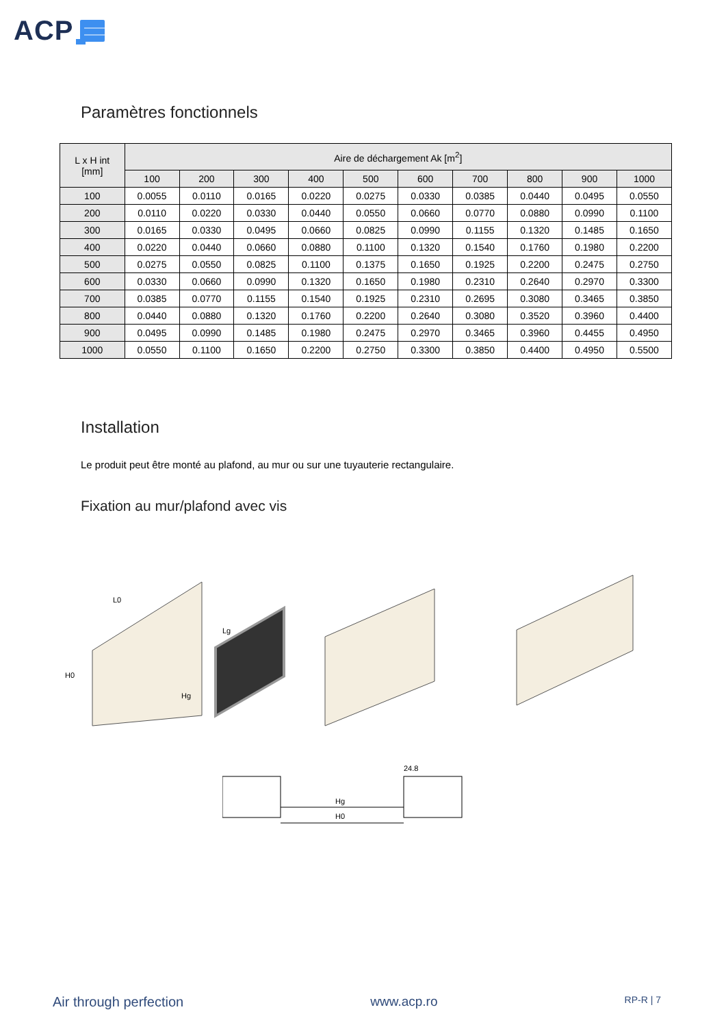ACP
Paramètres fonctionnels
| L x H int [mm] | Aire de déchargement Ak [m<sup>2</sup>] | | | | | | | | | |
| --- | --- | --- | --- | --- | --- | --- | --- | --- | --- | --- |
| | 100 | 200 | 300 | 400 | 500 | 600 | 700 | 800 | 900 | 1000 |
| 100 | 0.0055 | 0.0110 | 0.0165 | 0.0220 | 0.0275 | 0.0330 | 0.0385 | 0.0440 | 0.0495 | 0.0550 |
| 200 | 0.0110 | 0.0220 | 0.0330 | 0.0440 | 0.0550 | 0.0660 | 0.0770 | 0.0880 | 0.0990 | 0.1100 |
| 300 | 0.0165 | 0.0330 | 0.0495 | 0.0660 | 0.0825 | 0.0990 | 0.1155 | 0.1320 | 0.1485 | 0.1650 |
| 400 | 0.0220 | 0.0440 | 0.0660 | 0.0880 | 0.1100 | 0.1320 | 0.1540 | 0.1760 | 0.1980 | 0.2200 |
| 500 | 0.0275 | 0.0550 | 0.0825 | 0.1100 | 0.1375 | 0.1650 | 0.1925 | 0.2200 | 0.2475 | 0.2750 |
| 600 | 0.0330 | 0.0660 | 0.0990 | 0.1320 | 0.1650 | 0.1980 | 0.2310 | 0.2640 | 0.2970 | 0.3300 |
| 700 | 0.0385 | 0.0770 | 0.1155 | 0.1540 | 0.1925 | 0.2310 | 0.2695 | 0.3080 | 0.3465 | 0.3850 |
| 800 | 0.0440 | 0.0880 | 0.1320 | 0.1760 | 0.2200 | 0.2640 | 0.3080 | 0.3520 | 0.3960 | 0.4400 |
| 900 | 0.0495 | 0.0990 | 0.1485 | 0.1980 | 0.2475 | 0.2970 | 0.3465 | 0.3960 | 0.4455 | 0.4950 |
| 1000 | 0.0550 | 0.1100 | 0.1650 | 0.2200 | 0.2750 | 0.3300 | 0.3850 | 0.4400 | 0.4950 | 0.5500 |
Installation
Le produit peut être monté au plafond, au mur ou sur une tuyauterie rectangulaire.
Fixation au mur/plafond avec vis
L0
Lg
H0
Hg
24.8
Hg
H0
Air through perfection www.acp.ro RP-R | 7